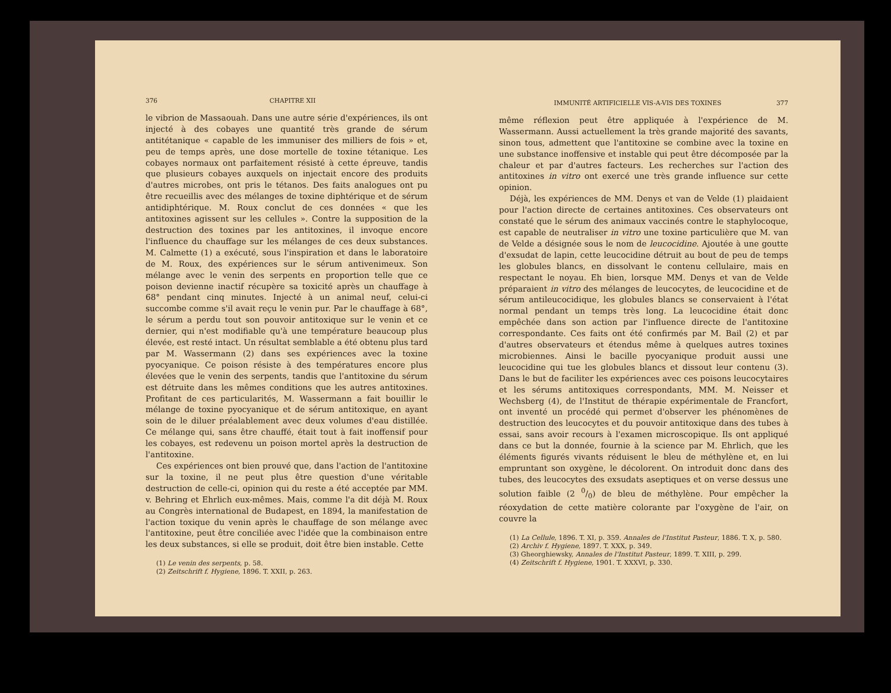376 CHAPITRE XII
le vibrion de Massaouah. Dans une autre série d'expériences, ils ont injecté à des cobayes une quantité très grande de sérum antitétanique « capable de les immuniser des milliers de fois » et, peu de temps après, une dose mortelle de toxine tétanique. Les cobayes normaux ont parfaitement résisté à cette épreuve, tandis que plusieurs cobayes auxquels on injectait encore des produits d'autres microbes, ont pris le tétanos. Des faits analogues ont pu être recueillis avec des mélanges de toxine diphtérique et de sérum antidiphtérique. M. Roux conclut de ces données « que les antitoxines agissent sur les cellules ». Contre la supposition de la destruction des toxines par les antitoxines, il invoque encore l'influence du chauffage sur les mélanges de ces deux substances. M. Calmette (1) a exécuté, sous l'inspiration et dans le laboratoire de M. Roux, des expériences sur le sérum antivenimeux. Son mélange avec le venin des serpents en proportion telle que ce poison devienne inactif récupère sa toxicité après un chauffage à 68° pendant cinq minutes. Injecté à un animal neuf, celui-ci succombe comme s'il avait reçu le venin pur. Par le chauffage à 68°, le sérum a perdu tout son pouvoir antitoxique sur le venin et ce dernier, qui n'est modifiable qu'à une température beaucoup plus élevée, est resté intact. Un résultat semblable a été obtenu plus tard par M. Wassermann (2) dans ses expériences avec la toxine pyocyanique. Ce poison résiste à des températures encore plus élevées que le venin des serpents, tandis que l'antitoxine du sérum est détruite dans les mêmes conditions que les autres antitoxines. Profitant de ces particularités, M. Wassermann a fait bouillir le mélange de toxine pyocyanique et de sérum antitoxique, en ayant soin de le diluer préalablement avec deux volumes d'eau distillée. Ce mélange qui, sans être chauffé, était tout à fait inoffensif pour les cobayes, est redevenu un poison mortel après la destruction de l'antitoxine.
Ces expériences ont bien prouvé que, dans l'action de l'antitoxine sur la toxine, il ne peut plus être question d'une véritable destruction de celle-ci, opinion qui du reste a été acceptée par MM. v. Behring et Ehrlich eux-mêmes. Mais, comme l'a dit déjà M. Roux au Congrès international de Budapest, en 1894, la manifestation de l'action toxique du venin après le chauffage de son mélange avec l'antitoxine, peut être conciliée avec l'idée que la combinaison entre les deux substances, si elle se produit, doit être bien instable. Cette
(1) Le venin des serpents, p. 58.
(2) Zeitschrift f. Hygiene, 1896. T. XXII, p. 263.
IMMUNITÉ ARTIFICIELLE VIS-A-VIS DES TOXINES 377
même réflexion peut être appliquée à l'expérience de M. Wassermann. Aussi actuellement la très grande majorité des savants, sinon tous, admettent que l'antitoxine se combine avec la toxine en une substance inoffensive et instable qui peut être décomposée par la chaleur et par d'autres facteurs. Les recherches sur l'action des antitoxines in vitro ont exercé une très grande influence sur cette opinion.
Déjà, les expériences de MM. Denys et van de Velde (1) plaidaient pour l'action directe de certaines antitoxines. Ces observateurs ont constaté que le sérum des animaux vaccinés contre le staphylocoque, est capable de neutraliser in vitro une toxine particulière que M. van de Velde a désignée sous le nom de leucocidine. Ajoutée à une goutte d'exsudat de lapin, cette leucocidine détruit au bout de peu de temps les globules blancs, en dissolvant le contenu cellulaire, mais en respectant le noyau. Eh bien, lorsque MM. Denys et van de Velde préparaient in vitro des mélanges de leucocytes, de leucocidine et de sérum antileucocidique, les globules blancs se conservaient à l'état normal pendant un temps très long. La leucocidine était donc empêchée dans son action par l'influence directe de l'antitoxine correspondante. Ces faits ont été confirmés par M. Bail (2) et par d'autres observateurs et étendus même à quelques autres toxines microbiennes. Ainsi le bacille pyocyanique produit aussi une leucocidine qui tue les globules blancs et dissout leur contenu (3). Dans le but de faciliter les expériences avec ces poisons leucocytaires et les sérums antitoxiques correspondants, MM. M. Neisser et Wechsberg (4), de l'Institut de thérapie expérimentale de Francfort, ont inventé un procédé qui permet d'observer les phénomènes de destruction des leucocytes et du pouvoir antitoxique dans des tubes à essai, sans avoir recours à l'examen microscopique. Ils ont appliqué dans ce but la donnée, fournie à la science par M. Ehrlich, que les éléments figurés vivants réduisent le bleu de méthylène et, en lui empruntant son oxygène, le décolorent. On introduit donc dans des tubes, des leucocytes des exsudats aseptiques et on verse dessus une solution faible (2 0/0) de bleu de méthylène. Pour empêcher la réoxydation de cette matière colorante par l'oxygène de l'air, on couvre la
(1) La Cellule, 1896. T. XI, p. 359. Annales de l'Institut Pasteur, 1886. T. X, p. 580.
(2) Archiv f. Hygiene, 1897. T. XXX, p. 349.
(3) Gheorghiewsky, Annales de l'Institut Pasteur, 1899. T. XIII, p. 299.
(4) Zeitschrift f. Hygiene, 1901. T. XXXVI, p. 330.